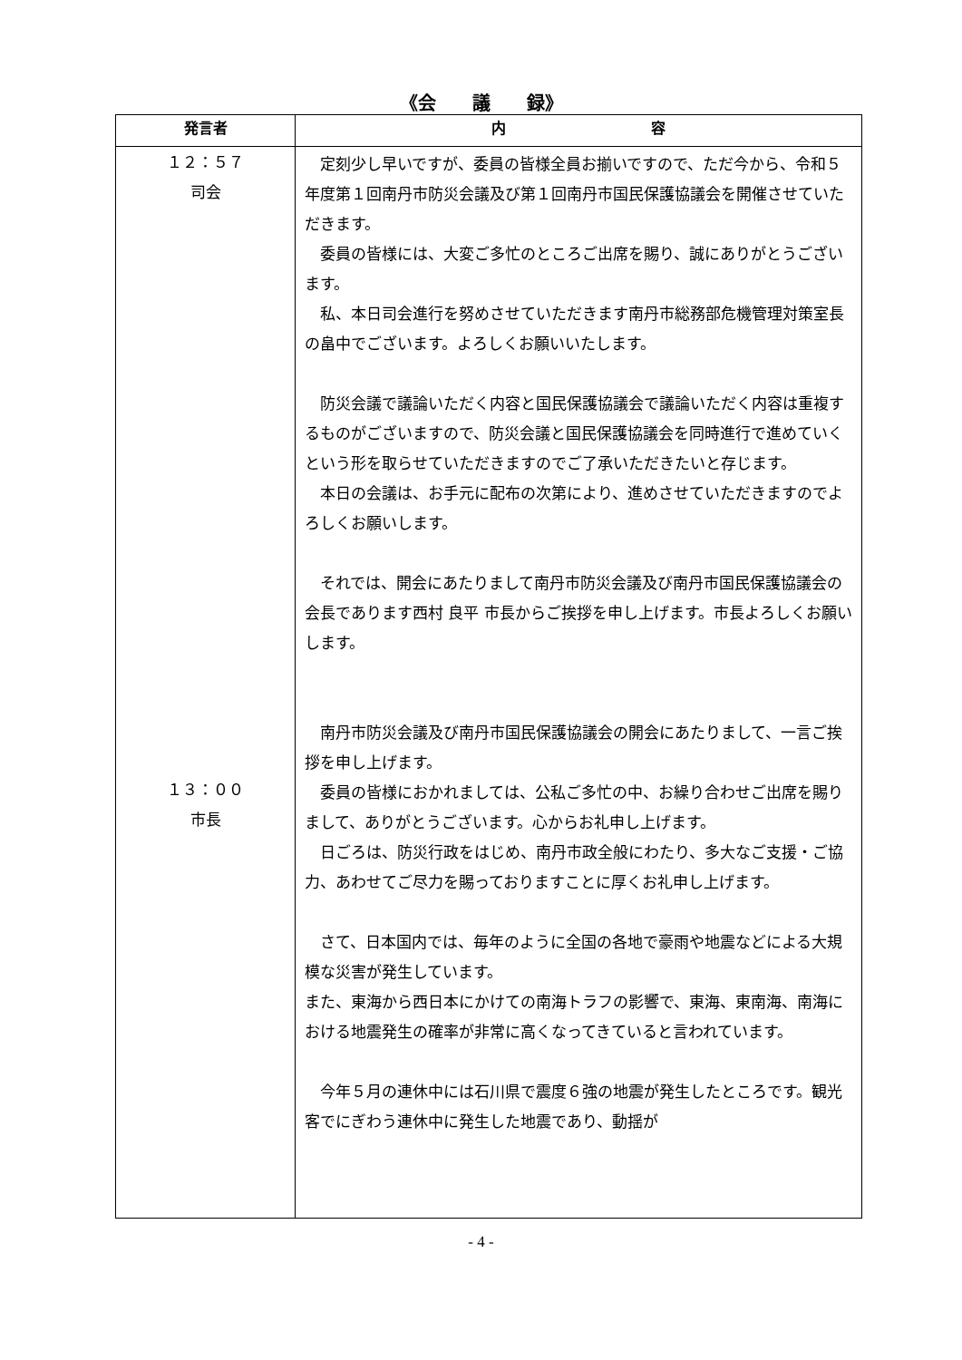《会　　議　　録》
| 発言者 | 内 容 |
| --- | --- |
| １２：５７ 司会 １３：００ 市長 | 定刻少し早いですが、委員の皆様全員お揃いですので、ただ今から、令和５年度第１回南丹市防災会議及び第１回南丹市国民保護協議会を開催させていただきます。 委員の皆様には、大変ご多忙のところご出席を賜り、誠にありがとうございます。 私、本日司会進行を努めさせていただきます南丹市総務部危機管理対策室長の畠中でございます。よろしくお願いいたします。 防災会議で議論いただく内容と国民保護協議会で議論いただく内容は重複するものがございますので、防災会議と国民保護協議会を同時進行で進めていくという形を取らせていただきますのでご了承いただきたいと存じます。 本日の会議は、お手元に配布の次第により、進めさせていただきますのでよろしくお願いします。 それでは、開会にあたりまして南丹市防災会議及び南丹市国民保護協議会の会長であります西村 良平 市長からご挨拶を申し上げます。市長よろしくお願いします。 南丹市防災会議及び南丹市国民保護協議会の開会にあたりまして、一言ご挨拶を申し上げます。 委員の皆様におかれましては、公私ご多忙の中、お繰り合わせご出席を賜りまして、ありがとうございます。心からお礼申し上げます。 日ごろは、防災行政をはじめ、南丹市政全般にわたり、多大なご支援・ご協力、あわせてご尽力を賜っておりますことに厚くお礼申し上げます。 さて、日本国内では、毎年のように全国の各地で豪雨や地震などによる大規模な災害が発生しています。 また、東海から西日本にかけての南海トラフの影響で、東海、東南海、南海における地震発生の確率が非常に高くなってきていると言われています。 今年５月の連休中には石川県で震度６強の地震が発生したところです。観光客でにぎわう連休中に発生した地震であり、動揺が |
- 4 -